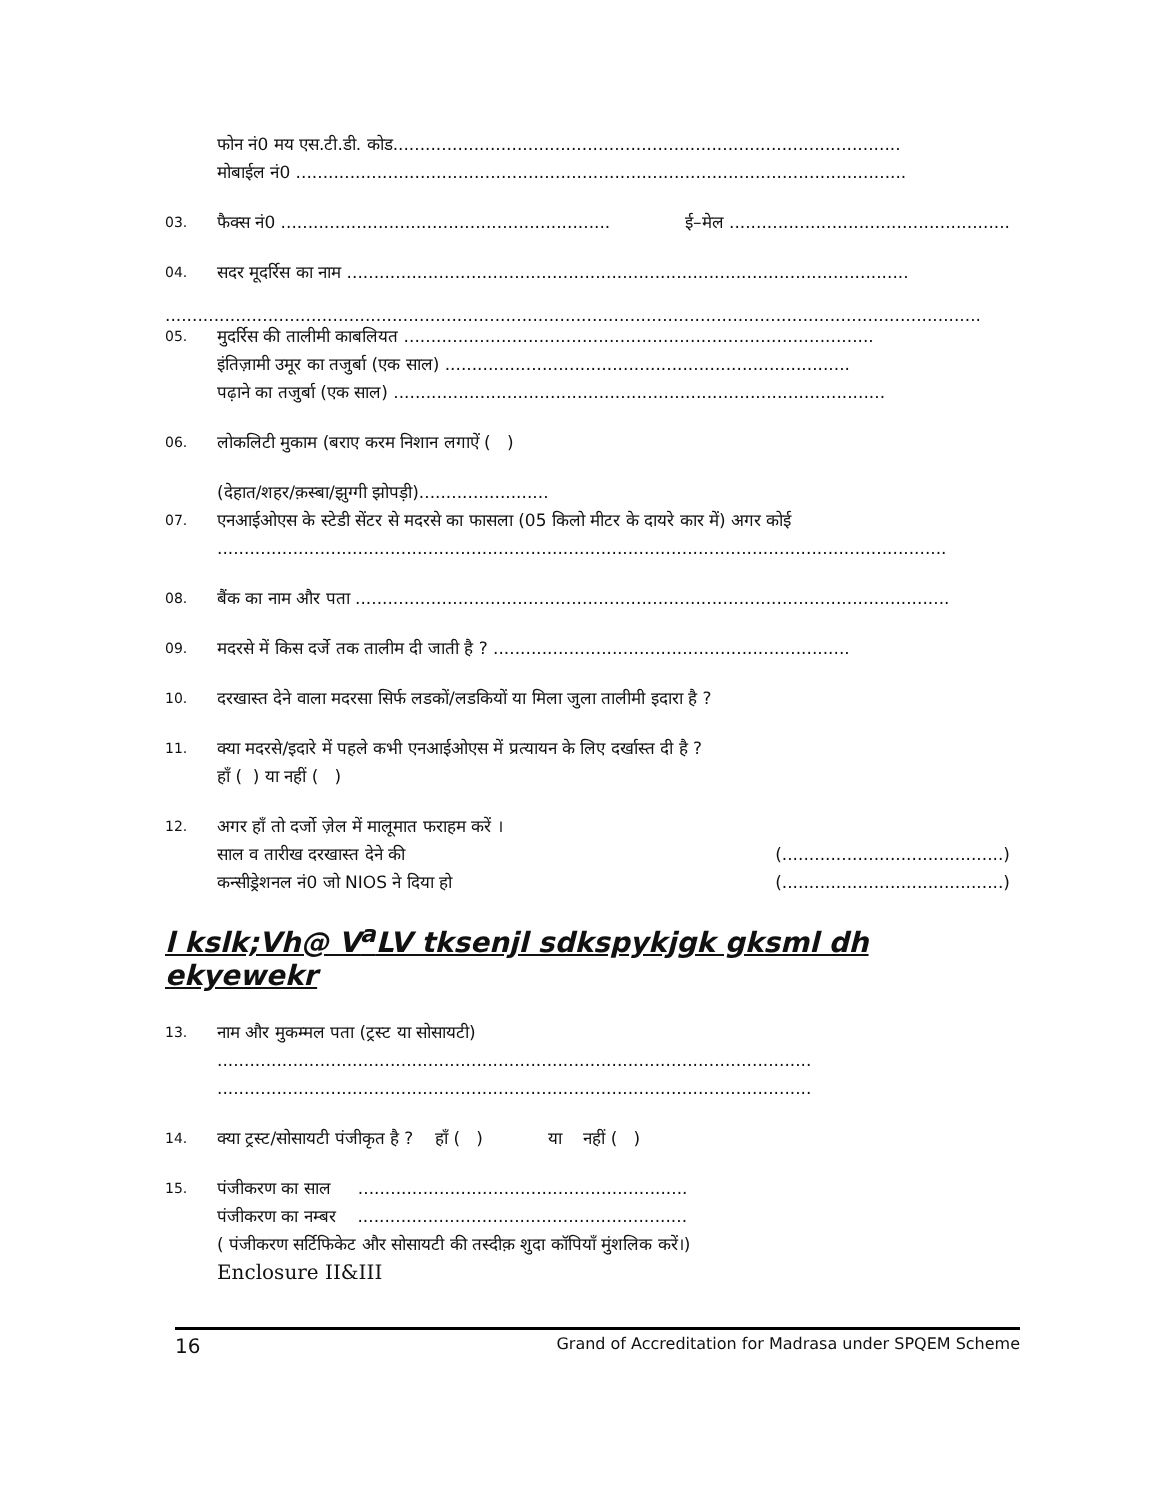फोन नं0 मय एस.टी.डी. कोड..............................................................................................
मोबाईल नं0 .................................................................................................................
03.
फैक्स नं0 ............................................................. ई–मेल ....................................................
04.
सदर मूदर्रिस का नाम ........................................................................................................
.......................................................................................................................................................
05.
मुदर्रिस की तालीमी काबलियत .......................................................................................
इंतिज़ामी उमूर का तजुर्बा (एक साल) ...........................................................................
पढ़ाने का तजुर्बा (एक साल) ...........................................................................................
06.
लोकलिटी मुकाम (बराए करम निशान लगाऐं ( )
(देहात/शहर/क़स्बा/झुग्गी झोपड़ी)........................
07.
एनआईओएस के स्टेडी सेंटर से मदरसे का फासला (05 किलो मीटर के दायरे कार में) अगर कोई
.......................................................................................................................................
08.
बैंक का नाम और पता ..............................................................................................................
09.
मदरसे में किस दर्जे तक तालीम दी जाती है ? ..................................................................
10.
दरखास्त देने वाला मदरसा सिर्फ लडकों/लडकियों या मिला जुला तालीमी इदारा है ?
11.
क्या मदरसे/इदारे में पहले कभी एनआईओएस में प्रत्यायन के लिए दर्खास्त दी है ?
हाँ ( ) या नहीं ( )
12.
अगर हाँ तो दर्जो ज़ेल में मालूमात फराहम करें ।
साल व तारीख दरखास्त देने की (.........................................)
कन्सीड्रेशनल नं0 जो NIOS ने दिया हो (.........................................)
l kslk;Vh@ V<sup>a</sup>LV tksenjl sdkspykjgk gksml dh ekyewekr
13.
नाम और मुकम्मल पता (ट्रस्ट या सोसायटी)
..............................................................................................................
..............................................................................................................
14.
क्या ट्रस्ट/सोसायटी पंजीकृत है ? हाँ ( ) या नहीं ( )
15.
पंजीकरण का साल .............................................................
पंजीकरण का नम्बर .............................................................
( पंजीकरण सर्टिफिकेट और सोसायटी की तस्दीक़ शुदा कॉपियाँ मुंशलिक करें।)
Enclosure II&III
16 Grand of Accreditation for Madrasa under SPQEM Scheme